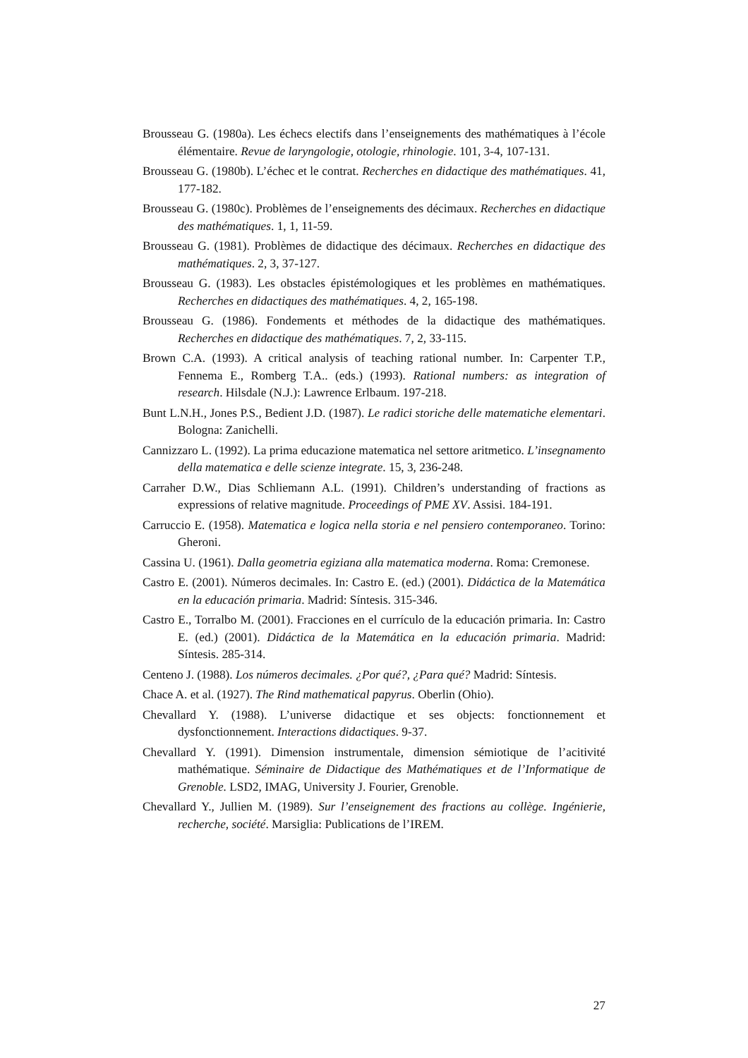Brousseau G. (1980a). Les échecs electifs dans l’enseignements des mathématiques à l’école élémentaire. Revue de laryngologie, otologie, rhinologie. 101, 3-4, 107-131.
Brousseau G. (1980b). L’échec et le contrat. Recherches en didactique des mathématiques. 41, 177-182.
Brousseau G. (1980c). Problèmes de l’enseignements des décimaux. Recherches en didactique des mathématiques. 1, 1, 11-59.
Brousseau G. (1981). Problèmes de didactique des décimaux. Recherches en didactique des mathématiques. 2, 3, 37-127.
Brousseau G. (1983). Les obstacles épistémologiques et les problèmes en mathématiques. Recherches en didactiques des mathématiques. 4, 2, 165-198.
Brousseau G. (1986). Fondements et méthodes de la didactique des mathématiques. Recherches en didactique des mathématiques. 7, 2, 33-115.
Brown C.A. (1993). A critical analysis of teaching rational number. In: Carpenter T.P., Fennema E., Romberg T.A.. (eds.) (1993). Rational numbers: as integration of research. Hilsdale (N.J.): Lawrence Erlbaum. 197-218.
Bunt L.N.H., Jones P.S., Bedient J.D. (1987). Le radici storiche delle matematiche elementari. Bologna: Zanichelli.
Cannizzaro L. (1992). La prima educazione matematica nel settore aritmetico. L’insegnamento della matematica e delle scienze integrate. 15, 3, 236-248.
Carraher D.W., Dias Schliemann A.L. (1991). Children’s understanding of fractions as expressions of relative magnitude. Proceedings of PME XV. Assisi. 184-191.
Carruccio E. (1958). Matematica e logica nella storia e nel pensiero contemporaneo. Torino: Gheroni.
Cassina U. (1961). Dalla geometria egiziana alla matematica moderna. Roma: Cremonese.
Castro E. (2001). Números decimales. In: Castro E. (ed.) (2001). Didáctica de la Matemática en la educación primaria. Madrid: Síntesis. 315-346.
Castro E., Torralbo M. (2001). Fracciones en el currículo de la educación primaria. In: Castro E. (ed.) (2001). Didáctica de la Matemática en la educación primaria. Madrid: Síntesis. 285-314.
Centeno J. (1988). Los números decimales. ¿Por qué?, ¿Para qué? Madrid: Síntesis.
Chace A. et al. (1927). The Rind mathematical papyrus. Oberlin (Ohio).
Chevallard Y. (1988). L’universe didactique et ses objects: fonctionnement et dysfonctionnement. Interactions didactiques. 9-37.
Chevallard Y. (1991). Dimension instrumentale, dimension sémiotique de l’acitivité mathématique. Séminaire de Didactique des Mathématiques et de l’Informatique de Grenoble. LSD2, IMAG, University J. Fourier, Grenoble.
Chevallard Y., Jullien M. (1989). Sur l’enseignement des fractions au collège. Ingénierie, recherche, société. Marsiglia: Publications de l’IREM.
27